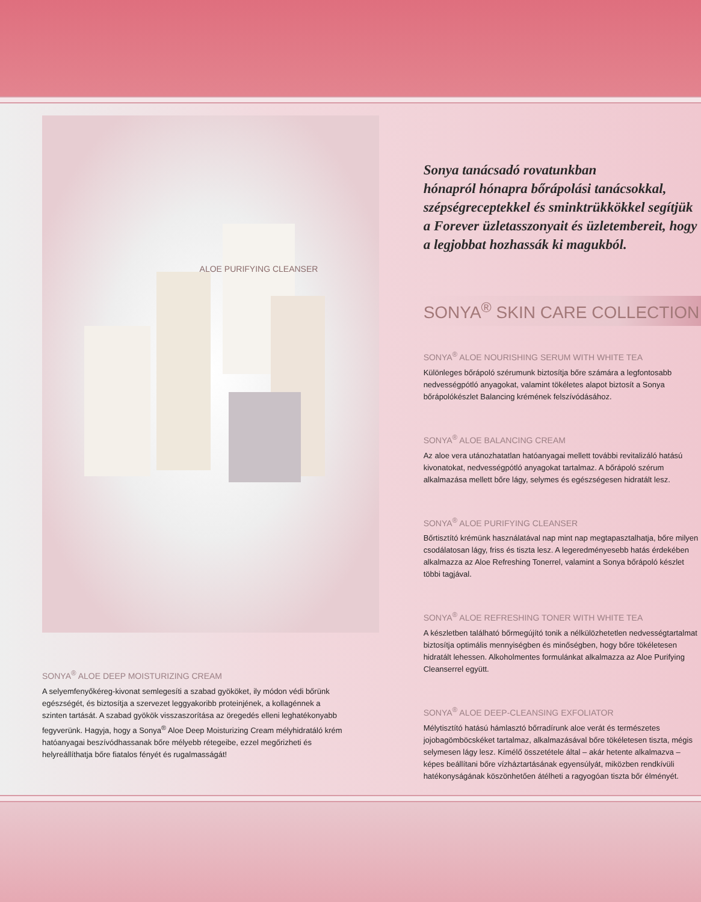ALOE PURIFYING CLEANSER
Sonya tanácsadó rovatunkban
hónapról hónapra bőrápolási tanácsokkal, szépségreceptekkel és sminktrükkökkel segítjük a Forever üzletasszonyait és üzletembereit, hogy a legjobbat hozhassák ki magukból.
SONYA<sup>®</sup> SKIN CARE COLLECTION
SONYA<sup>®</sup> ALOE NOURISHING SERUM WITH WHITE TEA
Különleges bőrápoló szérumunk biztosítja bőre számára a legfontosabb nedvességpótló anyagokat, valamint tökéletes alapot biztosít a Sonya bőrápolókészlet Balancing krémének felszívódásához.
SONYA<sup>®</sup> ALOE BALANCING CREAM
Az aloe vera utánozhatatlan hatóanyagai mellett további revitalizáló hatású kivonatokat, nedvességpótló anyagokat tartalmaz. A bőrápoló szérum alkalmazása mellett bőre lágy, selymes és egészségesen hidratált lesz.
SONYA<sup>®</sup> ALOE PURIFYING CLEANSER
Bőrtisztító krémünk használatával nap mint nap megtapasztalhatja, bőre milyen csodálatosan lágy, friss és tiszta lesz. A legeredményesebb hatás érdekében alkalmazza az Aloe Refreshing Tonerrel, valamint a Sonya bőrápoló készlet többi tagjával.
SONYA<sup>®</sup> ALOE REFRESHING TONER WITH WHITE TEA
A készletben található bőrmegújító tonik a nélkülözhetetlen nedvességtartalmat biztosítja optimális mennyiségben és minőségben, hogy bőre tökéletesen hidratált lehessen. Alkoholmentes formulánkat alkalmazza az Aloe Purifying Cleanserrel együtt.
SONYA<sup>®</sup> ALOE DEEP-CLEANSING EXFOLIATOR
Mélytisztító hatású hámlasztó bőrradírunk aloe verát és természetes jojobagömböcskéket tartalmaz, alkalmazásával bőre tökéletesen tiszta, mégis selymesen lágy lesz. Kímélő összetétele által – akár hetente alkalmazva – képes beállítani bőre vízháztartásának egyensúlyát, miközben rendkívüli hatékonyságának köszönhetően átélheti a ragyogóan tiszta bőr élményét.
SONYA<sup>®</sup> ALOE DEEP MOISTURIZING CREAM
A selyemfenyőkéreg-kivonat semlegesíti a szabad gyököket, ily módon védi bőrünk egészségét, és biztosítja a szervezet leggyakoribb proteinjének, a kollagénnek a szinten tartását. A szabad gyökök visszaszorítása az öregedés elleni leghatékonyabb fegyverünk. Hagyja, hogy a Sonya<sup>®</sup> Aloe Deep Moisturizing Cream mélyhidratáló krém hatóanyagai beszívódhassanak bőre mélyebb rétegeibe, ezzel megőrizheti és helyreállíthatja bőre fiatalos fényét és rugalmasságát!